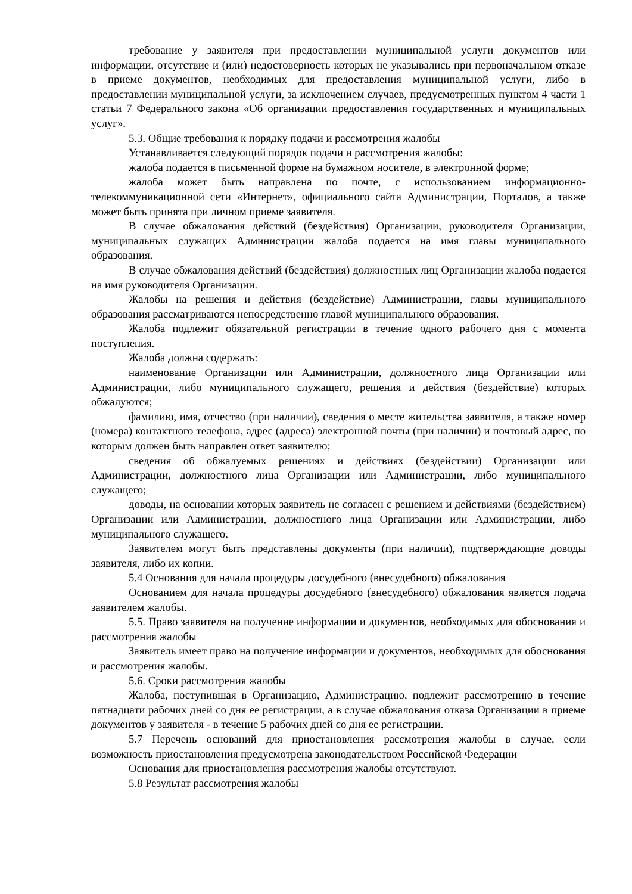требование у заявителя при предоставлении муниципальной услуги документов или информации, отсутствие и (или) недостоверность которых не указывались при первоначальном отказе в приеме документов, необходимых для предоставления муниципальной услуги, либо в предоставлении муниципальной услуги, за исключением случаев, предусмотренных пунктом 4 части 1 статьи 7 Федерального закона «Об организации предоставления государственных и муниципальных услуг».
5.3. Общие требования к порядку подачи и рассмотрения жалобы
Устанавливается следующий порядок подачи и рассмотрения жалобы:
жалоба подается в письменной форме на бумажном носителе, в электронной форме;
жалоба может быть направлена по почте, с использованием информационно-телекоммуникационной сети «Интернет», официального сайта Администрации, Порталов, а также может быть принята при личном приеме заявителя.
В случае обжалования действий (бездействия) Организации, руководителя Организации, муниципальных служащих Администрации жалоба подается на имя главы муниципального образования.
В случае обжалования действий (бездействия) должностных лиц Организации жалоба подается на имя руководителя Организации.
Жалобы на решения и действия (бездействие) Администрации, главы муниципального образования рассматриваются непосредственно главой муниципального образования.
Жалоба подлежит обязательной регистрации в течение одного рабочего дня с момента поступления.
Жалоба должна содержать:
наименование Организации или Администрации, должностного лица Организации или Администрации, либо муниципального служащего, решения и действия (бездействие) которых обжалуются;
фамилию, имя, отчество (при наличии), сведения о месте жительства заявителя, а также номер (номера) контактного телефона, адрес (адреса) электронной почты (при наличии) и почтовый адрес, по которым должен быть направлен ответ заявителю;
сведения об обжалуемых решениях и действиях (бездействии) Организации или Администрации, должностного лица Организации или Администрации, либо муниципального служащего;
доводы, на основании которых заявитель не согласен с решением и действиями (бездействием) Организации или Администрации, должностного лица Организации или Администрации, либо муниципального служащего.
Заявителем могут быть представлены документы (при наличии), подтверждающие доводы заявителя, либо их копии.
5.4 Основания для начала процедуры досудебного (внесудебного) обжалования
Основанием для начала процедуры досудебного (внесудебного) обжалования является подача заявителем жалобы.
5.5. Право заявителя на получение информации и документов, необходимых для обоснования и рассмотрения жалобы
Заявитель имеет право на получение информации и документов, необходимых для обоснования и рассмотрения жалобы.
5.6. Сроки рассмотрения жалобы
Жалоба, поступившая в Организацию, Администрацию, подлежит рассмотрению в течение пятнадцати рабочих дней со дня ее регистрации, а в случае обжалования отказа Организации в приеме документов у заявителя - в течение 5 рабочих дней со дня ее регистрации.
5.7 Перечень оснований для приостановления рассмотрения жалобы в случае, если возможность приостановления предусмотрена законодательством Российской Федерации
Основания для приостановления рассмотрения жалобы отсутствуют.
5.8 Результат рассмотрения жалобы